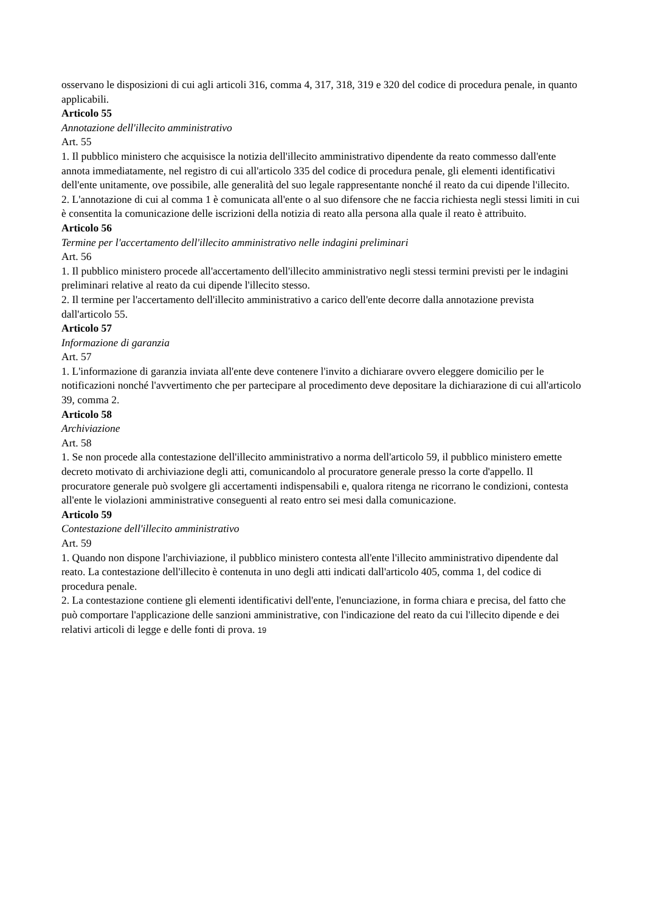osservano le disposizioni di cui agli articoli 316, comma 4, 317, 318, 319 e 320 del codice di procedura penale, in quanto applicabili.
Articolo 55
Annotazione dell'illecito amministrativo
Art. 55
1. Il pubblico ministero che acquisisce la notizia dell'illecito amministrativo dipendente da reato commesso dall'ente annota immediatamente, nel registro di cui all'articolo 335 del codice di procedura penale, gli elementi identificativi dell'ente unitamente, ove possibile, alle generalità del suo legale rappresentante nonché il reato da cui dipende l'illecito.
2. L'annotazione di cui al comma 1 è comunicata all'ente o al suo difensore che ne faccia richiesta negli stessi limiti in cui è consentita la comunicazione delle iscrizioni della notizia di reato alla persona alla quale il reato è attribuito.
Articolo 56
Termine per l'accertamento dell'illecito amministrativo nelle indagini preliminari
Art. 56
1. Il pubblico ministero procede all'accertamento dell'illecito amministrativo negli stessi termini previsti per le indagini preliminari relative al reato da cui dipende l'illecito stesso.
2. Il termine per l'accertamento dell'illecito amministrativo a carico dell'ente decorre dalla annotazione prevista dall'articolo 55.
Articolo 57
Informazione di garanzia
Art. 57
1. L'informazione di garanzia inviata all'ente deve contenere l'invito a dichiarare ovvero eleggere domicilio per le notificazioni nonché l'avvertimento che per partecipare al procedimento deve depositare la dichiarazione di cui all'articolo 39, comma 2.
Articolo 58
Archiviazione
Art. 58
1. Se non procede alla contestazione dell'illecito amministrativo a norma dell'articolo 59, il pubblico ministero emette decreto motivato di archiviazione degli atti, comunicandolo al procuratore generale presso la corte d'appello. Il procuratore generale può svolgere gli accertamenti indispensabili e, qualora ritenga ne ricorrano le condizioni, contesta all'ente le violazioni amministrative conseguenti al reato entro sei mesi dalla comunicazione.
Articolo 59
Contestazione dell'illecito amministrativo
Art. 59
1. Quando non dispone l'archiviazione, il pubblico ministero contesta all'ente l'illecito amministrativo dipendente dal reato. La contestazione dell'illecito è contenuta in uno degli atti indicati dall'articolo 405, comma 1, del codice di procedura penale.
2. La contestazione contiene gli elementi identificativi dell'ente, l'enunciazione, in forma chiara e precisa, del fatto che può comportare l'applicazione delle sanzioni amministrative, con l'indicazione del reato da cui l'illecito dipende e dei relativi articoli di legge e delle fonti di prova. 19